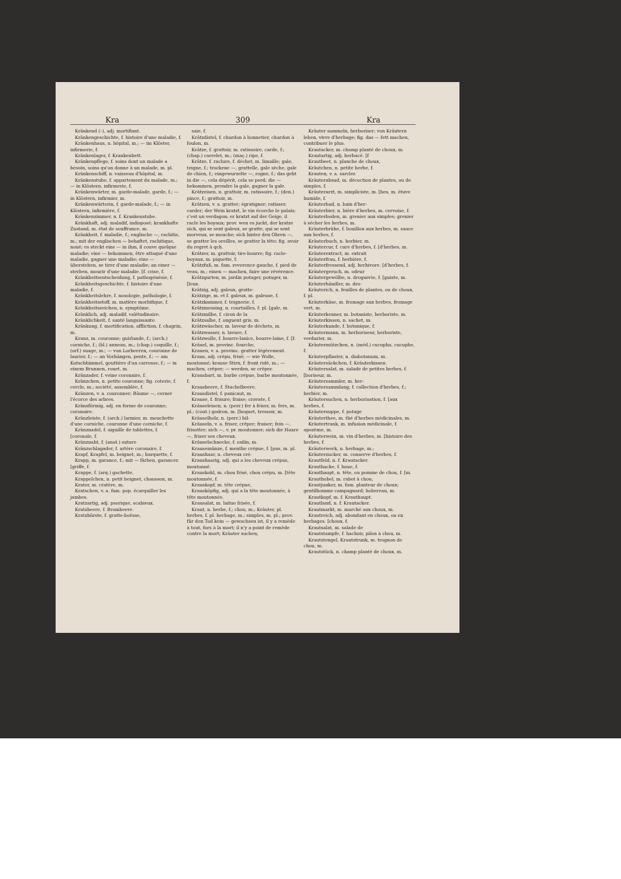Kra 309 Kra
Kränkend (–), adj. mortifiant.
Kränkengeschichte, f. histoire d'une maladie, f.
Kränkenhaus, n. hôpital, m.; — im Klöster, infirmerie, f.
Kränkenlager, f. Krankenbett.
Kränkenpflege, f. soins dont un malade a besoin, soins qu'on donne à un malade, m. pl.
Kränkenschiff, n. vaisseau d'hôpital, m.
Kränkenstube, f. appartement du malade, m.; — in Klöstern, infirmerie, f.
Kränkenwärter, m. garde-malade, garde, f.; — in Klöstern, infirmier, m.
Kränkenwärterin, f. garde-malade, f.; — in Klöstern, infirmière, f.
Kränkenzimmer, n. f. Krankenstube.
Kränkhaft, adj. maladif, indisposé; krankhafte Zustand, m. état de souffrance, m.
Kränkheit, f. maladie, f.; englische —, rachitis, m.; mit der englischen — behaftet, rachitique, noué; es steckt eine — in ihm, il couve quelque maladie; eine — bekommen, être attaqué d'une maladie, gagner une maladie; eine — überstehen, se tirer d'une maladie; an einer — sterben, mourir d'une maladie. [f. crise, f.
Kränkheitsentscheidung, f. pathogénésie, f.
Kränkheitsgeschichte, f. histoire d'une maladie, f.
Kränkheitslehre, f. nosologie, pathologie, f.
Kränkheitsstoff, m. matière morbifique, f.
Kränkheitszeichen, n. symptôme.
Kränklich, adj. maladif, valétudinaire.
Kränklichkeit, f. santé languissante.
Kränkung, f. mortification, affliction, f. chagrin, m.
Kranz, m. couronne; guirlande, f.; (arch.) corniche, f.; (bl.) anneau, m.; (chap.) coquille, f.; (orf.) suage, m.; — von Lorbeeren, couronne de laurier, f.; — an Vorhängen, pente, f.; — am Kutschhimmel, gouttière d'un carrosse, f.; — in einem Brunnen, rouet, m.
Kränzader, f. veine coronaire, f.
Kränzchen, n. petite couronne; fig. coterie, f. cercle, m.; société, assemblée, f.
Kränzen, v. a. couronner; Bäume —, cerner l'écorce des arbres.
Kränzförmig, adj. en forme de couronne; coronaire.
Kränzleiste, f. (arch.) larmier, m. mouchette d'une corniche, couronne d'une corniche, f.
Kränznadel, f. aiguille de tablettes, f. [coronale, f.
Kränznaht, f. (anat.) suture
Kränzschlagader, f. artère coronaire, f.
Krapf, Krapfel, m. beignet, m.; barquette, f.
Krapp, m. garance, f.; mit — färben, garancer. [griffe, f.
Krappe, f. (arq.) gachette,
Krappelchen, n. petit beignet, chausson, m.
Krater, m. cratère, m.
Kratschen, v. a. fam. pop. écarquiller les jambes.
Kratzartig, adj. psorique, scabieux.
Kratzbeere, f. Brombeere.
Kratzbürste, f. gratte-boësse,
saie, f.
Krätzdistel, f. chardon à bonnetier, chardon à foulon, m.
Krätze, f. grattoir, m. ratissoire, carde, f.; (chap.) carrelet, m.; (maç.) ripe, f.
Krätze, f. raclure, f. déchet, m. limaille; gale, teigne, f.; trockene —, grattelle, gale sèche, gale de chien, f.; eingewurzelte —, rogne, f.; das geht in die —, cela dépérit, cela se perd; die — bekommen, prendre la gale, gagner la gale.
Krätzeisen, n. grattoir, m. ratissoire, f.; (den.) pince, f.; grattoir, m.
Krätzen, v. a. gratter; égratigner; ratisser; carder; der Wein kratzt, le vin écorche le palais; c'est un verdagon; er kratzt auf der Geige, il racle les boyaux; prov. wen es juckt, der kratze sich, qui se sent galeux, se gratte, qui se sent morveux, se mouche; sich hinter den Ohren —, se gratter les oreilles, se gratter la tête; fig. avoir du regret à qch.
Krätzer, m. grattoir, tire-bourre; fig. racle-boyaux, m. piquette, f.
Krätzfuß, m. fam. reverence gauche, f. pied de veau, m.; einen — machen, faire une révérence.
Krätzgarten, m. jardin potager, potager, m. [leux.
Krätzig, adj. galeux, gratte-
Krätzige, m. et f. galeux, m. galeuse, f.
Krätzkammer, f. teignerie, f.
Krätzmessing, n. courtailles, f. pl. [gale, m.
Krätzmilbe, f. ciron de la
Krätzsalbe, f. onguent gris, m.
Krätzwäscher, m. laveur de déchets, m.
Krätzwasser, n. lavure, f.
Krätzwolle, f. bourre-lanice, bourre-laine, f. [f.
Kräuel, m. provinc. fourche,
Krauen, v. a. provinc. gratter légèrement.
Kraus, adj. crépu, frisé; — wie Wolle, moutonné; krause Stirn, f. front ridé, m.; — machen, crêper; — werden, se crêper.
Krausbart, m. barbe crépue, barbe moutonnée, f.
Krausbeere, f. Stachelbeere.
Krausdistel, f. panicaut, m.
Krause, f. frisure; fraise; cravate, f.
Kräuseleisen, n. (perr.) fer à friser, m. fers, m. pl.; (cout.) godron, m. [boquet, tressoir, m.
Kräuselholz, n. (perr.) bil-
Kräuseln, v. a. friser, crêper; fraiser; fein —, frisotter; sich —, v. pr. moutonner; sich die Haare —, friser ses cheveux.
Kräuselschnecke, f. osilin, m.
Krausemünze, f. menthe crépue, f. [pus, m. pl.
Kraushaar, n. cheveux cré-
Kraushaarig, adj. qui a les cheveux crépus, moutonné.
Krauskohl, m. chou frisé, chou crépu, m. [tête moutonnée, f.
Krauskopf, m. tête crépue,
Krausköpfig, adj. qui a la tête moutonnée, à tête moutonnée.
Krausalat, m. laitue frisée, f.
Kraut, n. herbe, f.; chou, m.; Kräuter, pl. herbes, f. pl. herbage, m.; simples, m. pl.; prov. für den Tod kein — gewachsen ist, il y a remède à tout, fors à la mort; il n'y a point de remède contre la mort; Kräuter suchen,
Kräuter sammeln, herboriser; von Kräutern leben, vivre d'herbage; fig. das — fett machen, contribuer le plus.
Krautacker, m. champ planté de choux, m.
Krautartig, adj. herbacé. [f
Krautbeet, n. planche de choux,
Kräutchen, n. petite herbe, f.
Krauten, v. a. sarcler.
Kräuterabsud, m. décoction de plantes, ou de simples, f.
Kräuterarzt, m. simpliciste, m. [bes, m. étuve humide, f.
Kräuterbad, n. bain d'her-
Kräuterbier, n. bière d'herbes, m. cervoise, f.
Kräuterboden, m. grenier aux simples; grenier à sécher les herbes, m.
Kräuterbrühe, f. bouillon aux herbes, m. sauce aux herbes, f.
Kräuterbuch, n. herbier, m.
Kräutercur, f. cure d'herbes, f. [d'herbes, m.
Kräuterextract, m. extrait
Kräuterfrau, f. herbière, f.
Kräuterfressend, adj. herbivore. [d'herbes, f.
Kräutergeruch, m. odeur
Kräutergewölbe, n. droguerie, f. [guiste, m.
Kräuterhändler, m. dro-
Kräuterich, n. feuilles de plantes, ou de choux, f. pl.
Kräuterkäse, m. fromage aux herbes, fromage vert, m.
Kräuterkenner, m. botaniste, herboriste, m.
Kräuterkissen, n. sachet, m.
Kräuterkunde, f. botanique, f.
Kräutermann, m. herboriseur, herboriste, verdurier, m.
Kräutermützchen, n. (méd.) cucupha, cucuphe, f.
Kräuterpflaster, n. diabotanum, m.
Kräutersäckchen, f. Kräuterkissen.
Kräutersalat, m. salade de petites herbes, f. [boriseur, m.
Kräutersammler, m. her-
Kräutersammlung, f. collection d'herbes, f.; herbier, m.
Kräutersuchen, n. herborisation, f. [aux herbes, f.
Kräutersuppe, f. potage
Kräuterthee, m. thé d'herbes médicinales, m.
Kräutertrank, m. infusion médicinale, f. apozème, m.
Kräuterwein, m. vin d'herbes, m. [histoire des herbes, f.
Kräuterwerk, n. herbage, m.;
Kräuterzucker, m. conserve d'herbes, f.
Krautfeld, n. f. Krautacker.
Krauthacke, f. houe, f.
Krauthaupt, n. tête, ou pomme de chou, f. [m.
Krauthobel, m. rabot à chou,
Krautjunker, m. fam. planteur de choux; gentilhomme campagnard; hobereau, m.
Krautkopf, m. f. Krauthaupt.
Krautland, n. f. Krautacker.
Krautmarkt, m. marché aux choux, m.
Krautreich, adj. abondant en choux, ou en herbages. [choux, f.
Krautsalat, m. salade de
Krautstampfe, f. hachoir, pilon à chou, m.
Krautstengel, Krautstrunk, m. trognon de chou, m.
Krautstück, n. champ planté de choux, m.